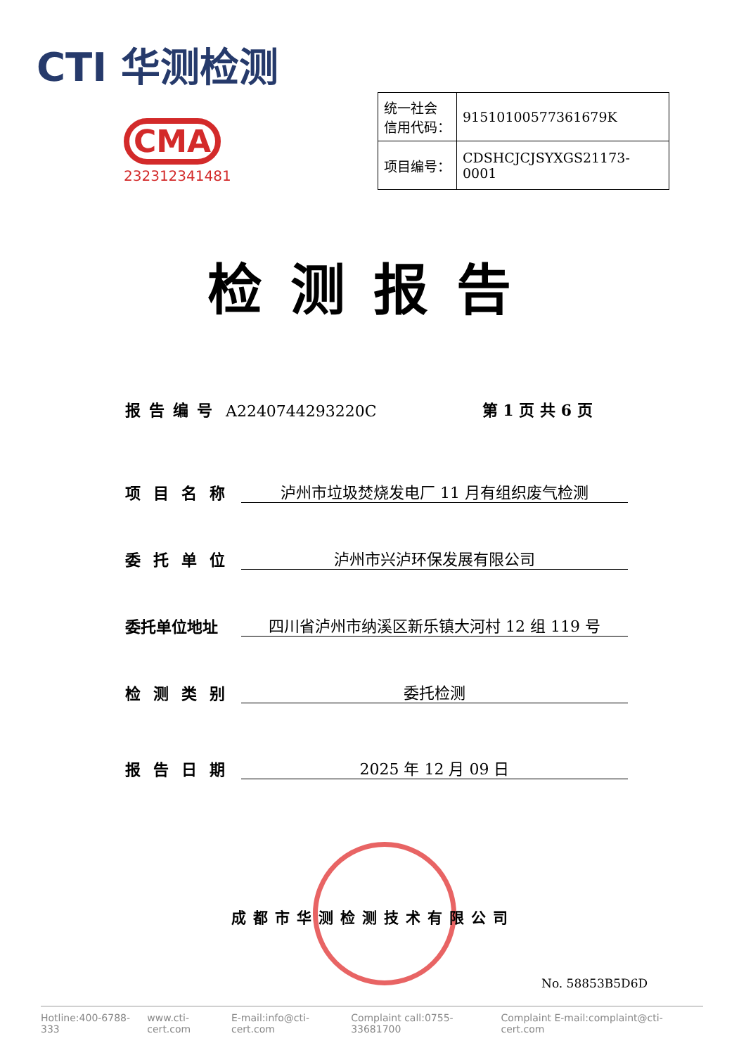CTI 华测检测
CMA
232312341481
| 统一社会 信用代码： | 91510100577361679K |
| 项目编号： | CDSHCJCJSYXGS21173-0001 |
检测报告
报告编号 A2240744293220C 第 1 页 共 6 页
项目名称 泸州市垃圾焚烧发电厂 11 月有组织废气检测
委托单位 泸州市兴泸环保发展有限公司
委托单位地址 四川省泸州市纳溪区新乐镇大河村 12 组 119 号
检测类别 委托检测
报告日期 2025 年 12 月 09 日
成都市华测检测技术有限公司
No. 58853B5D6D
Hotline:400-6788-333 www.cti-cert.com E-mail:info@cti-cert.com Complaint call:0755-33681700 Complaint E-mail:complaint@cti-cert.com